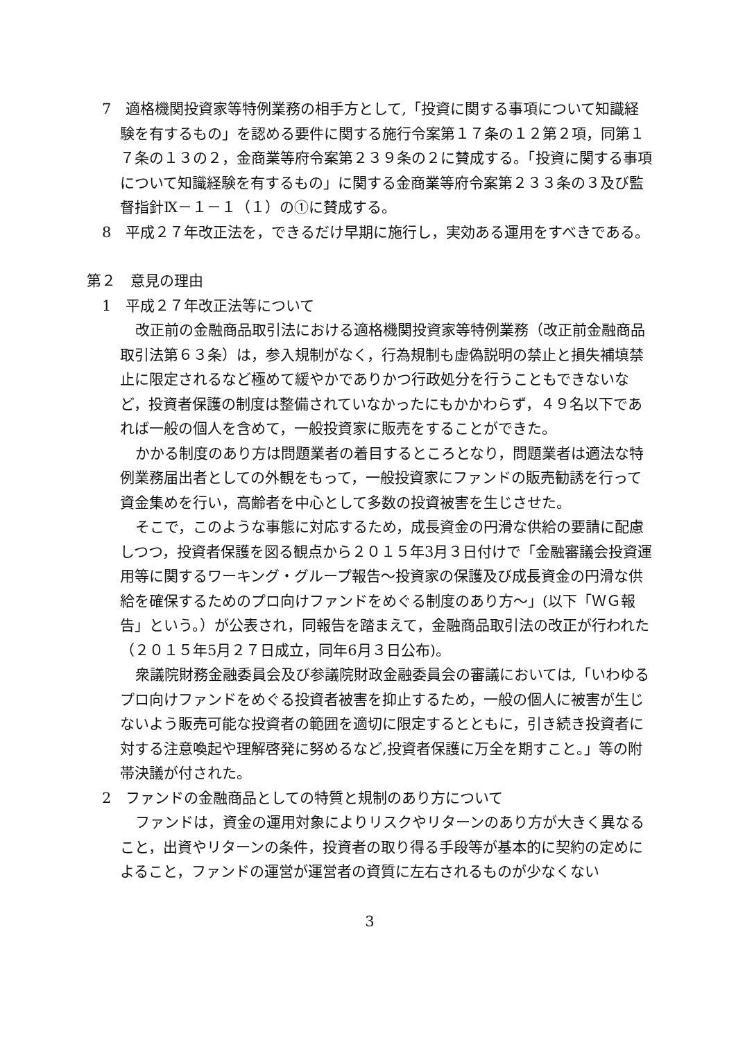7　適格機関投資家等特例業務の相手方として,「投資に関する事項について知識経験を有するもの」を認める要件に関する施行令案第１７条の１２第２項，同第１７条の１３の２，金商業等府令案第２３９条の２に賛成する。「投資に関する事項について知識経験を有するもの」に関する金商業等府令案第２３３条の３及び監督指針Ⅸ－１－１（１）の①に賛成する。
8　平成２７年改正法を，できるだけ早期に施行し，実効ある運用をすべきである。
第２　意見の理由
1　平成２７年改正法等について
改正前の金融商品取引法における適格機関投資家等特例業務（改正前金融商品取引法第６３条）は，参入規制がなく，行為規制も虚偽説明の禁止と損失補填禁止に限定されるなど極めて緩やかでありかつ行政処分を行うこともできないなど，投資者保護の制度は整備されていなかったにもかかわらず，４９名以下であれば一般の個人を含めて，一般投資家に販売をすることができた。
かかる制度のあり方は問題業者の着目するところとなり，問題業者は適法な特例業務届出者としての外観をもって，一般投資家にファンドの販売勧誘を行って資金集めを行い，高齢者を中心として多数の投資被害を生じさせた。
そこで，このような事態に対応するため，成長資金の円滑な供給の要請に配慮しつつ，投資者保護を図る観点から２０１５年3月３日付けで「金融審議会投資運用等に関するワーキング・グループ報告～投資家の保護及び成長資金の円滑な供給を確保するためのプロ向けファンドをめぐる制度のあり方～」(以下「ＷＧ報告」という。）が公表され，同報告を踏まえて，金融商品取引法の改正が行われた（２０１５年5月２７日成立，同年6月３日公布)。
衆議院財務金融委員会及び参議院財政金融委員会の審議においては,「いわゆるプロ向けファンドをめぐる投資者被害を抑止するため，一般の個人に被害が生じないよう販売可能な投資者の範囲を適切に限定するとともに，引き続き投資者に対する注意喚起や理解啓発に努めるなど,投資者保護に万全を期すこと。」等の附帯決議が付された。
2　ファンドの金融商品としての特質と規制のあり方について
ファンドは，資金の運用対象によりリスクやリターンのあり方が大きく異なること，出資やリターンの条件，投資者の取り得る手段等が基本的に契約の定めによること，ファンドの運営が運営者の資質に左右されるものが少なくない
3